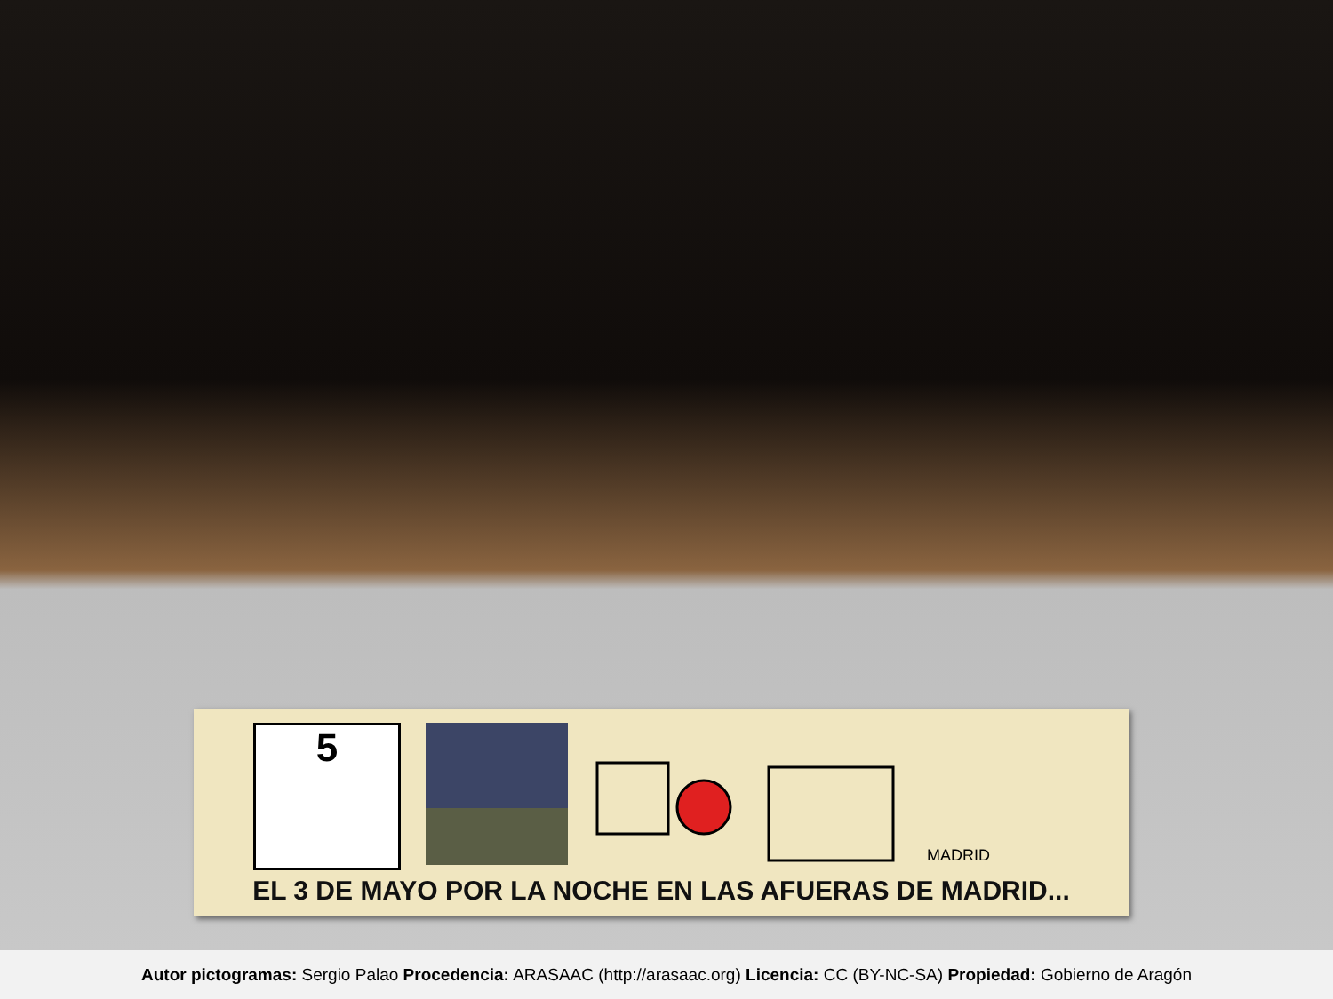5
MADRID
EL 3 DE MAYO POR LA NOCHE EN LAS AFUERAS DE MADRID...
Autor pictogramas: Sergio Palao Procedencia: ARASAAC (http://arasaac.org) Licencia: CC (BY-NC-SA) Propiedad: Gobierno de Aragón